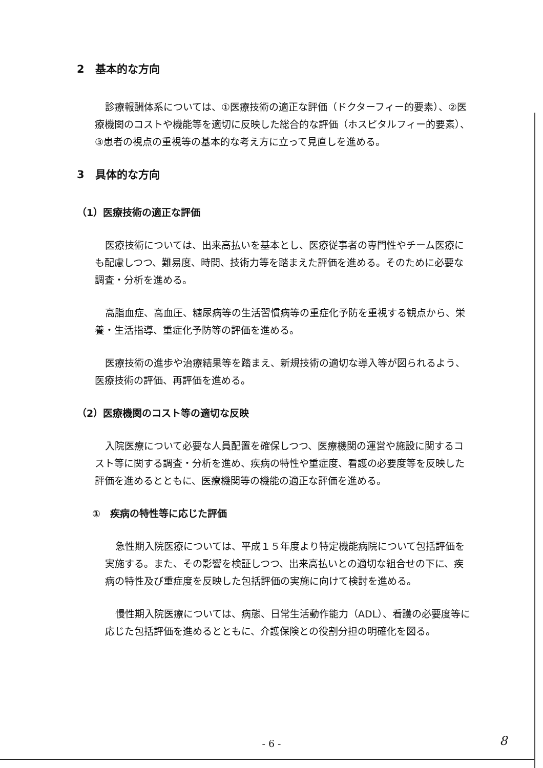2　基本的な方向
診療報酬体系については、①医療技術の適正な評価（ドクターフィー的要素）、②医療機関のコストや機能等を適切に反映した総合的な評価（ホスピタルフィー的要素）、③患者の視点の重視等の基本的な考え方に立って見直しを進める。
3　具体的な方向
（1）医療技術の適正な評価
医療技術については、出来高払いを基本とし、医療従事者の専門性やチーム医療にも配慮しつつ、難易度、時間、技術力等を踏まえた評価を進める。そのために必要な調査・分析を進める。
高脂血症、高血圧、糖尿病等の生活習慣病等の重症化予防を重視する観点から、栄養・生活指導、重症化予防等の評価を進める。
医療技術の進歩や治療結果等を踏まえ、新規技術の適切な導入等が図られるよう、医療技術の評価、再評価を進める。
（2）医療機関のコスト等の適切な反映
入院医療について必要な人員配置を確保しつつ、医療機関の運営や施設に関するコスト等に関する調査・分析を進め、疾病の特性や重症度、看護の必要度等を反映した評価を進めるとともに、医療機関等の機能の適正な評価を進める。
①　疾病の特性等に応じた評価
急性期入院医療については、平成１５年度より特定機能病院について包括評価を実施する。また、その影響を検証しつつ、出来高払いとの適切な組合せの下に、疾病の特性及び重症度を反映した包括評価の実施に向けて検討を進める。
慢性期入院医療については、病態、日常生活動作能力（ADL）、看護の必要度等に応じた包括評価を進めるとともに、介護保険との役割分担の明確化を図る。
- 6 - 8